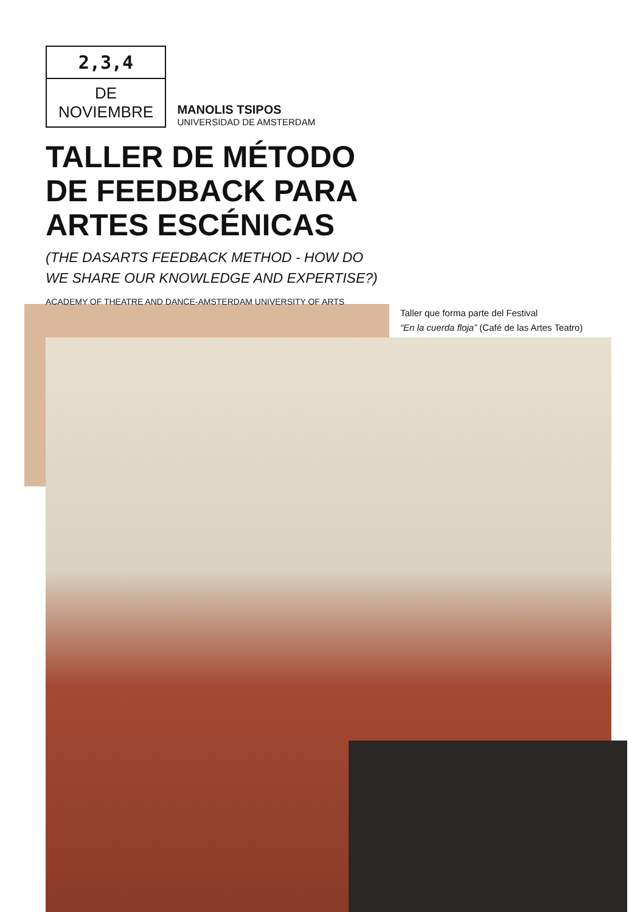2,3,4
DE NOVIEMBRE
MANOLIS TSIPOS UNIVERSIDAD DE AMSTERDAM
TALLER DE MÉTODO
DE FEEDBACK PARA
ARTES ESCÉNICAS
(THE DASARTS FEEDBACK METHOD - HOW DO
WE SHARE OUR KNOWLEDGE AND EXPERTISE?)
ACADEMY OF THEATRE AND DANCE-AMSTERDAM UNIVERSITY OF ARTS
Taller que forma parte del Festival
“En la cuerda floja” (Café de las Artes Teatro)